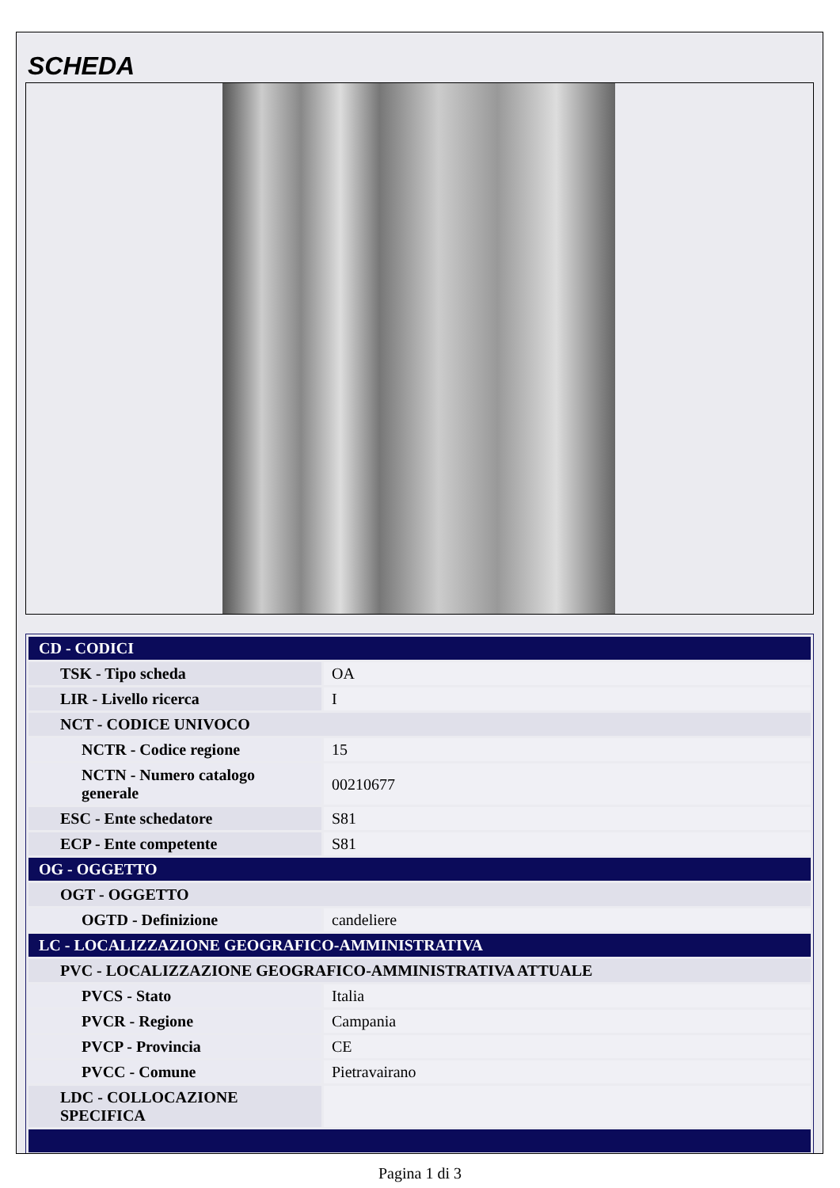SCHEDA
| CD - CODICI | |
| TSK - Tipo scheda | OA |
| LIR - Livello ricerca | I |
| NCT - CODICE UNIVOCO | |
| NCTR - Codice regione | 15 |
| NCTN - Numero catalogo generale | 00210677 |
| ESC - Ente schedatore | S81 |
| ECP - Ente competente | S81 |
| OG - OGGETTO | |
| OGT - OGGETTO | |
| OGTD - Definizione | candeliere |
| LC - LOCALIZZAZIONE GEOGRAFICO-AMMINISTRATIVA | |
| PVC - LOCALIZZAZIONE GEOGRAFICO-AMMINISTRATIVA ATTUALE | |
| PVCS - Stato | Italia |
| PVCR - Regione | Campania |
| PVCP - Provincia | CE |
| PVCC - Comune | Pietravairano |
| LDC - COLLOCAZIONE SPECIFICA | |
Pagina 1 di 3